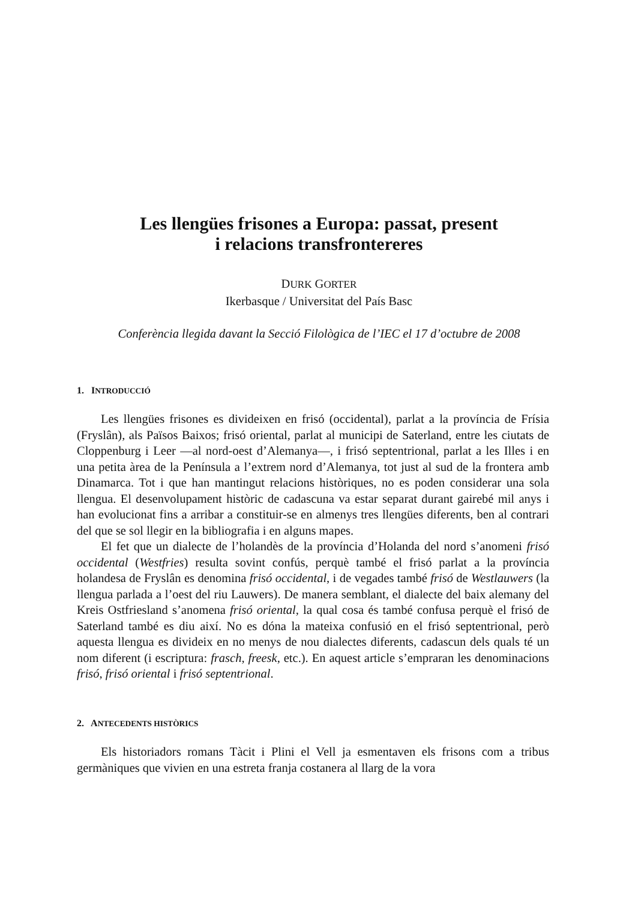Les llengües frisones a Europa: passat, present
i relacions transfrontereres
DURK GORTER
Ikerbasque / Universitat del País Basc
Conferència llegida davant la Secció Filològica de l’IEC el 17 d’octubre de 2008
1. INTRODUCCIÓ
Les llengües frisones es divideixen en frisó (occidental), parlat a la província de Frísia (Fryslân), als Països Baixos; frisó oriental, parlat al municipi de Saterland, entre les ciutats de Cloppenburg i Leer —al nord-oest d’Alemanya—, i frisó septentrional, parlat a les Illes i en una petita àrea de la Península a l’extrem nord d’Alemanya, tot just al sud de la frontera amb Dinamarca. Tot i que han mantingut relacions històriques, no es poden considerar una sola llengua. El desenvolupament històric de cadascuna va estar separat durant gairebé mil anys i han evolucionat fins a arribar a constituir-se en almenys tres llengües diferents, ben al contrari del que se sol llegir en la bibliografia i en alguns mapes.
El fet que un dialecte de l’holandès de la província d’Holanda del nord s’anomeni frisó occidental (Westfries) resulta sovint confús, perquè també el frisó parlat a la província holandesa de Fryslân es denomina frisó occidental, i de vegades també frisó de Westlauwers (la llengua parlada a l’oest del riu Lauwers). De manera semblant, el dialecte del baix alemany del Kreis Ostfriesland s’anomena frisó oriental, la qual cosa és també confusa perquè el frisó de Saterland també es diu així. No es dóna la mateixa confusió en el frisó septentrional, però aquesta llengua es divideix en no menys de nou dialectes diferents, cadascun dels quals té un nom diferent (i escriptura: frasch, freesk, etc.). En aquest article s’empraran les denominacions frisó, frisó oriental i frisó septentrional.
2. ANTECEDENTS HISTÒRICS
Els historiadors romans Tàcit i Plini el Vell ja esmentaven els frisons com a tribus germàniques que vivien en una estreta franja costanera al llarg de la vora